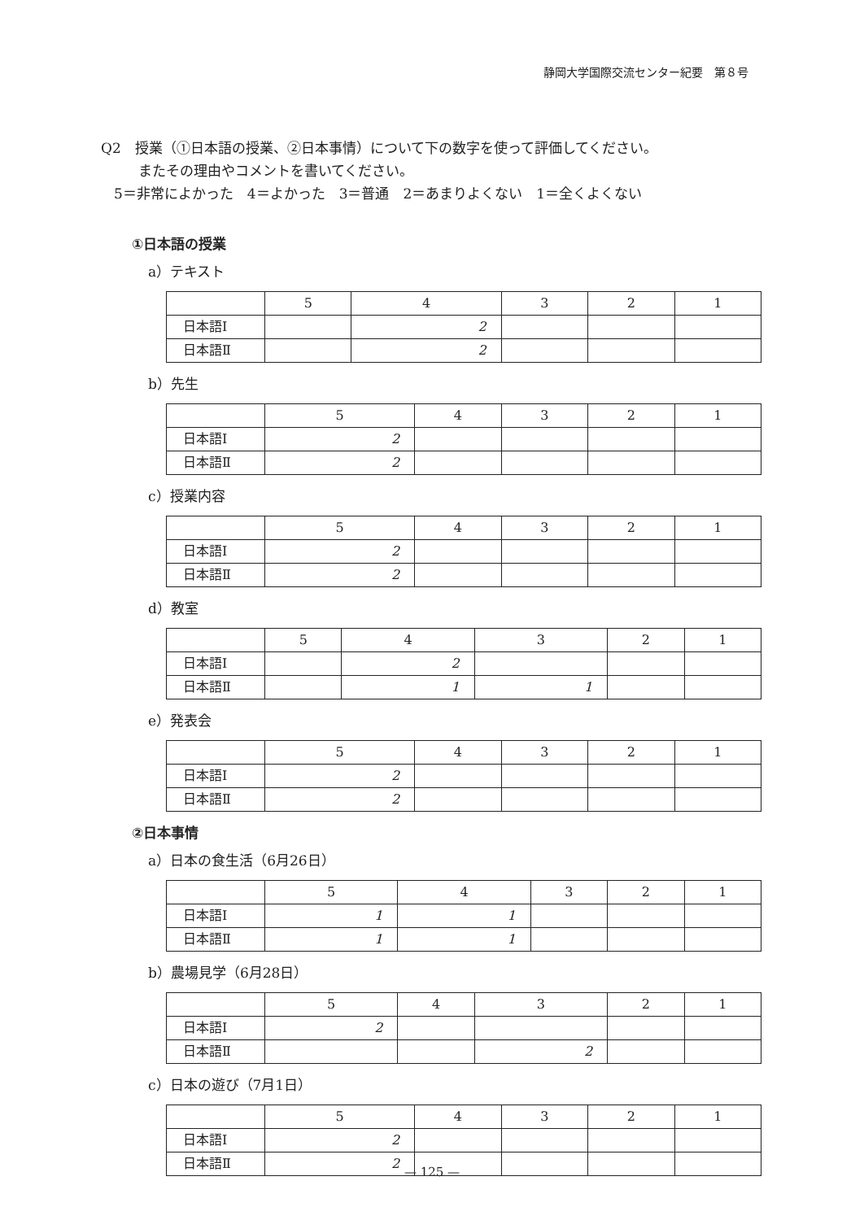静岡大学国際交流センター紀要　第８号
Q2　授業（①日本語の授業、②日本事情）について下の数字を使って評価してください。
またその理由やコメントを書いてください。
5＝非常によかった　4＝よかった　3＝普通　2＝あまりよくない　1＝全くよくない
①日本語の授業
a）テキスト
| | 5 | 4 | 3 | 2 | 1 |
| 日本語Ⅰ | | 2 | | | |
| 日本語Ⅱ | | 2 | | | |
b）先生
| | 5 | 4 | 3 | 2 | 1 |
| 日本語Ⅰ | 2 | | | | |
| 日本語Ⅱ | 2 | | | | |
c）授業内容
| | 5 | 4 | 3 | 2 | 1 |
| 日本語Ⅰ | 2 | | | | |
| 日本語Ⅱ | 2 | | | | |
d）教室
| | 5 | 4 | 3 | 2 | 1 |
| 日本語Ⅰ | | 2 | | | |
| 日本語Ⅱ | | 1 | 1 | | |
e）発表会
| | 5 | 4 | 3 | 2 | 1 |
| 日本語Ⅰ | 2 | | | | |
| 日本語Ⅱ | 2 | | | | |
②日本事情
a）日本の食生活（6月26日）
| | 5 | 4 | 3 | 2 | 1 |
| 日本語Ⅰ | 1 | 1 | | | |
| 日本語Ⅱ | 1 | 1 | | | |
b）農場見学（6月28日）
| | 5 | 4 | 3 | 2 | 1 |
| 日本語Ⅰ | 2 | | | | |
| 日本語Ⅱ | | | 2 | | |
c）日本の遊び（7月1日）
| | 5 | 4 | 3 | 2 | 1 |
| 日本語Ⅰ | 2 | | | | |
| 日本語Ⅱ | 2 | | | | |
— 125 —